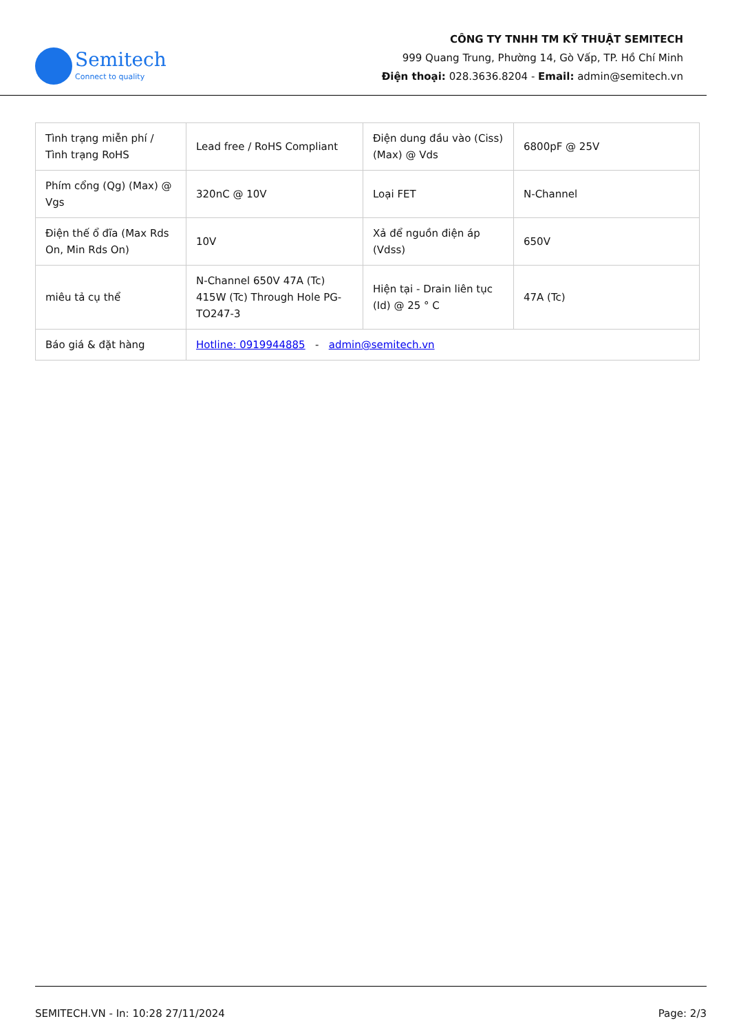Semitech
Connect to quality
CÔNG TY TNHH TM KỸ THUẬT SEMITECH
999 Quang Trung, Phường 14, Gò Vấp, TP. Hồ Chí Minh
Điện thoại: 028.3636.8204 - Email: admin@semitech.vn
| Tình trạng miễn phí / Tình trạng RoHS | Lead free / RoHS Compliant | Điện dung đầu vào (Ciss) (Max) @ Vds | 6800pF @ 25V |
| Phím cổng (Qg) (Max) @ Vgs | 320nC @ 10V | Loại FET | N-Channel |
| Điện thế ổ đĩa (Max Rds On, Min Rds On) | 10V | Xả để nguồn điện áp (Vdss) | 650V |
| miêu tả cụ thể | N-Channel 650V 47A (Tc) 415W (Tc) Through Hole PG-TO247-3 | Hiện tại - Drain liên tục (Id) @ 25 ° C | 47A (Tc) |
| Báo giá & đặt hàng | Hotline: 0919944885 - admin@semitech.vn | | |
SEMITECH.VN - In: 10:28 27/11/2024 Page: 2/3